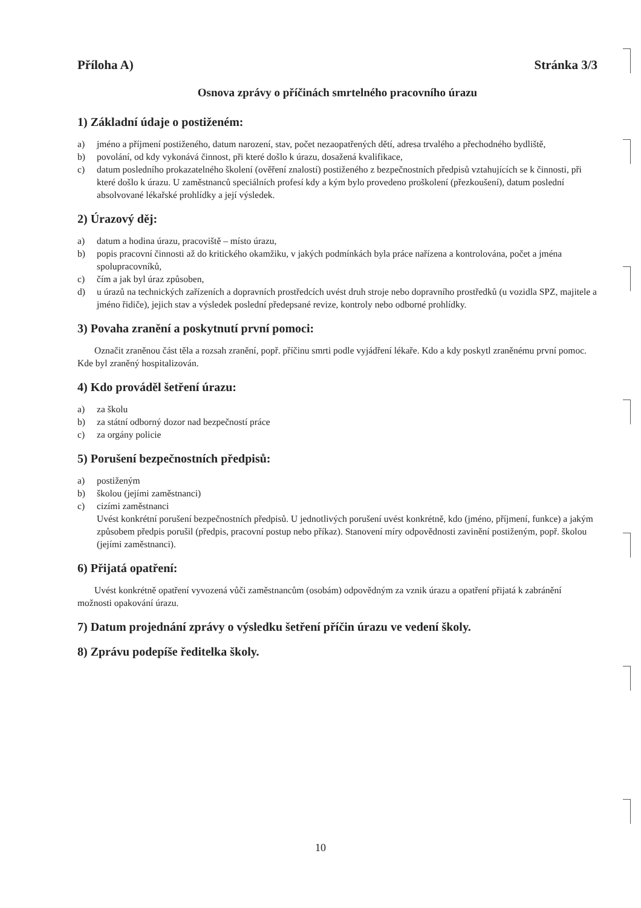Příloha A) Stránka 3/3
Osnova zprávy o příčinách smrtelného pracovního úrazu
1) Základní údaje o postiženém:
a) jméno a příjmení postiženého, datum narození, stav, počet nezaopatřených dětí, adresa trvalého a přechodného bydliště,
b) povolání, od kdy vykonává činnost, při které došlo k úrazu, dosažená kvalifikace,
c) datum posledního prokazatelného školení (ověření znalostí) postiženého z bezpečnostních předpisů vztahujících se k činnosti, při které došlo k úrazu. U zaměstnanců speciálních profesí kdy a kým bylo provedeno proškolení (přezkoušení), datum poslední absolvované lékařské prohlídky a její výsledek.
2) Úrazový děj:
a) datum a hodina úrazu, pracoviště – místo úrazu,
b) popis pracovní činnosti až do kritického okamžiku, v jakých podmínkách byla práce nařízena a kontrolována, počet a jména spolupracovníků,
c) čím a jak byl úraz způsoben,
d) u úrazů na technických zařízeních a dopravních prostředcích uvést druh stroje nebo dopravního prostředků (u vozidla SPZ, majitele a jméno řidiče), jejich stav a výsledek poslední předepsané revize, kontroly nebo odborné prohlídky.
3) Povaha zranění a poskytnutí první pomoci:
Označit zraněnou část těla a rozsah zranění, popř. příčinu smrti podle vyjádření lékaře. Kdo a kdy poskytl zraněnému první pomoc. Kde byl zraněný hospitalizován.
4) Kdo prováděl šetření úrazu:
a) za školu
b) za státní odborný dozor nad bezpečností práce
c) za orgány policie
5) Porušení bezpečnostních předpisů:
a) postiženým
b) školou (jejími zaměstnanci)
c) cizími zaměstnanci
Uvést konkrétní porušení bezpečnostních předpisů. U jednotlivých porušení uvést konkrétně, kdo (jméno, příjmení, funkce) a jakým způsobem předpis porušil (předpis, pracovní postup nebo příkaz). Stanovení míry odpovědnosti zavinění postiženým, popř. školou (jejími zaměstnanci).
6) Přijatá opatření:
Uvést konkrétně opatření vyvozená vůči zaměstnancům (osobám) odpovědným za vznik úrazu a opatření přijatá k zabránění možnosti opakování úrazu.
7) Datum projednání zprávy o výsledku šetření příčin úrazu ve vedení školy.
8) Zprávu podepíše ředitelka školy.
10